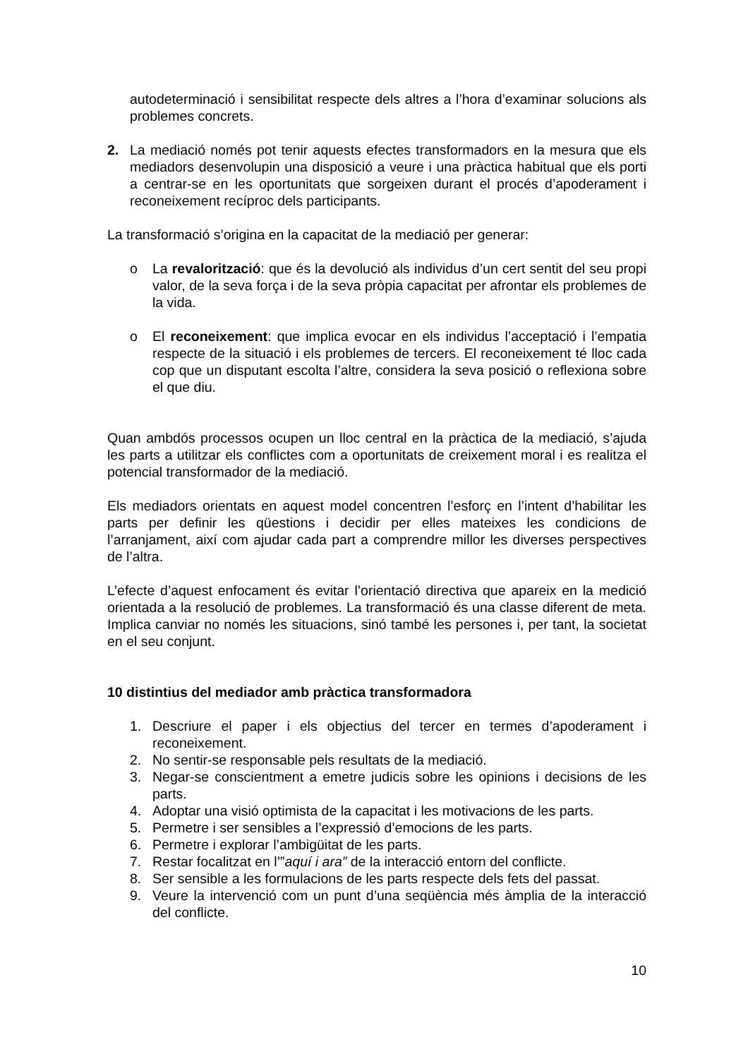autodeterminació i sensibilitat respecte dels altres a l’hora d’examinar solucions als problemes concrets.
2. La mediació només pot tenir aquests efectes transformadors en la mesura que els mediadors desenvolupin una disposició a veure i una pràctica habitual que els porti a centrar-se en les oportunitats que sorgeixen durant el procés d’apoderament i reconeixement recíproc dels participants.
La transformació s’origina en la capacitat de la mediació per generar:
o La revalorització: que és la devolució als individus d’un cert sentit del seu propi valor, de la seva força i de la seva pròpia capacitat per afrontar els problemes de la vida.
o El reconeixement: que implica evocar en els individus l’acceptació i l’empatia respecte de la situació i els problemes de tercers. El reconeixement té lloc cada cop que un disputant escolta l’altre, considera la seva posició o reflexiona sobre el que diu.
Quan ambdós processos ocupen un lloc central en la pràctica de la mediació, s’ajuda les parts a utilitzar els conflictes com a oportunitats de creixement moral i es realitza el potencial transformador de la mediació.
Els mediadors orientats en aquest model concentren l’esforç en l’intent d’habilitar les parts per definir les qüestions i decidir per elles mateixes les condicions de l’arranjament, així com ajudar cada part a comprendre millor les diverses perspectives de l’altra.
L’efecte d’aquest enfocament és evitar l’orientació directiva que apareix en la medició orientada a la resolució de problemes. La transformació és una classe diferent de meta. Implica canviar no només les situacions, sinó també les persones i, per tant, la societat en el seu conjunt.
10 distintius del mediador amb pràctica transformadora
1. Descriure el paper i els objectius del tercer en termes d’apoderament i reconeixement.
2. No sentir-se responsable pels resultats de la mediació.
3. Negar-se conscientment a emetre judicis sobre les opinions i decisions de les parts.
4. Adoptar una visió optimista de la capacitat i les motivacions de les parts.
5. Permetre i ser sensibles a l’expressió d’emocions de les parts.
6. Permetre i explorar l’ambigüitat de les parts.
7. Restar focalitzat en l’”aquí i ara” de la interacció entorn del conflicte.
8. Ser sensible a les formulacions de les parts respecte dels fets del passat.
9. Veure la intervenció com un punt d’una seqüència més àmplia de la interacció del conflicte.
10